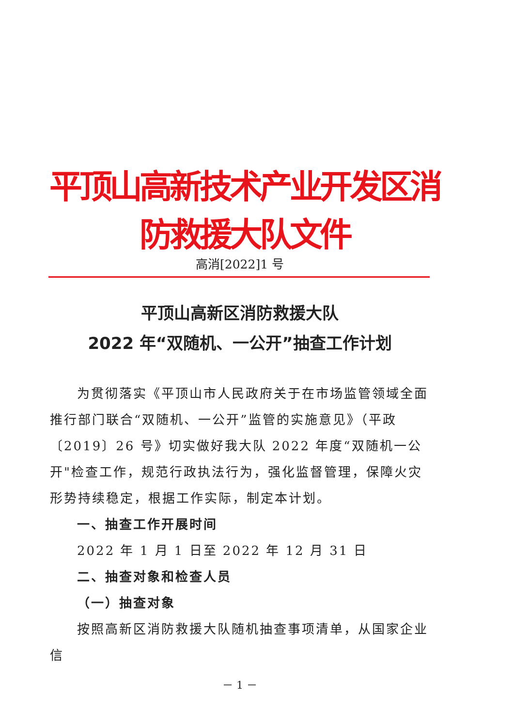平顶山高新技术产业开发区消防救援大队文件
高消[2022]1 号
平顶山高新区消防救援大队
2022 年“双随机、一公开”抽查工作计划
为贯彻落实《平顶山市人民政府关于在市场监管领域全面推行部门联合“双随机、一公开”监管的实施意见》（平政〔2019〕26 号》切实做好我大队 2022 年度“双随机一公开"检查工作，规范行政执法行为，强化监督管理，保障火灾形势持续稳定，根据工作实际，制定本计划。
一、抽查工作开展时间
2022 年 1 月 1 日至 2022 年 12 月 31 日
二、抽查对象和检查人员
（一）抽查对象
按照高新区消防救援大队随机抽查事项清单，从国家企业信
－ 1 －